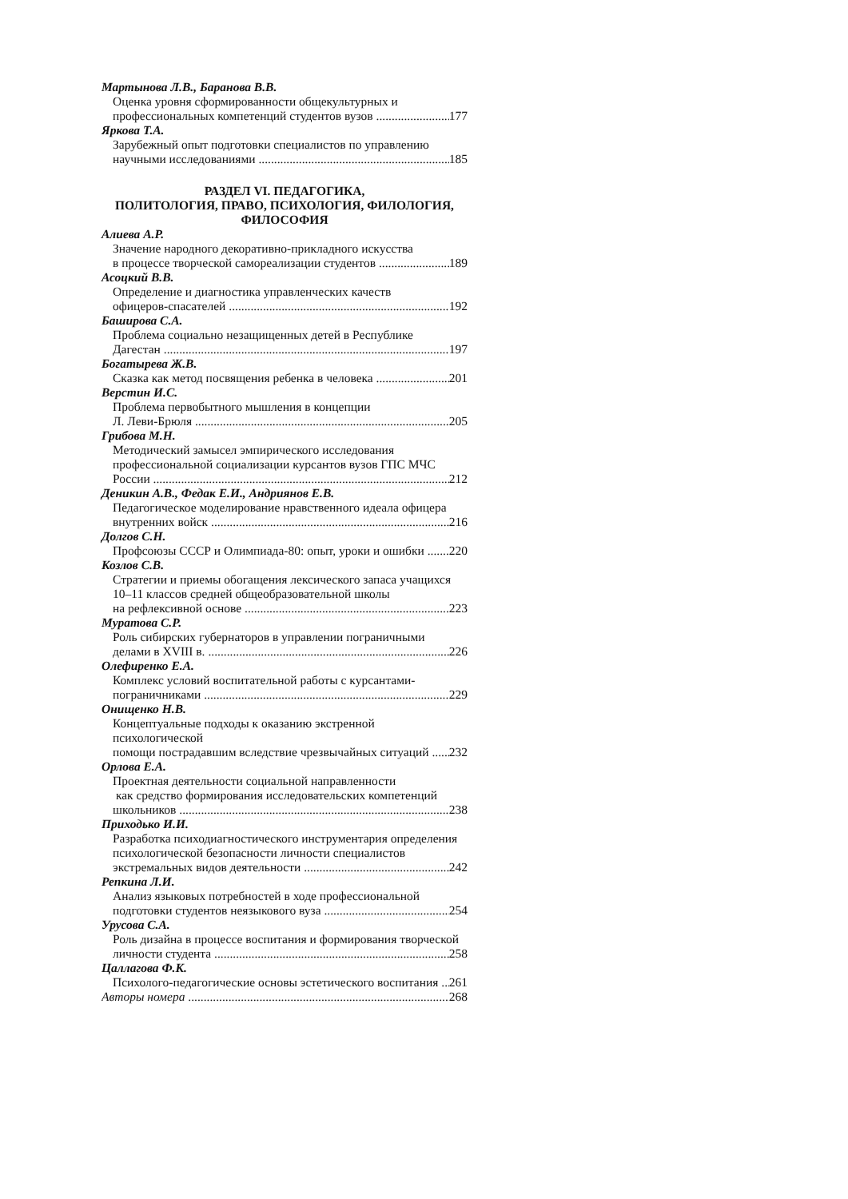Мартынова Л.В., Баранова В.В.
Оценка уровня сформированности общекультурных и
профессиональных компетенций студентов вузов 177
Яркова Т.А.
Зарубежный опыт подготовки специалистов по управлению
научными исследованиями 185
РАЗДЕЛ VI. ПЕДАГОГИКА,
ПОЛИТОЛОГИЯ, ПРАВО, ПСИХОЛОГИЯ, ФИЛОЛОГИЯ,
ФИЛОСОФИЯ
Алиева А.Р.
Значение народного декоративно-прикладного искусства
в процессе творческой самореализации студентов 189
Асоцкий В.В.
Определение и диагностика управленческих качеств
офицеров-спасателей 192
Баширова С.А.
Проблема социально незащищенных детей в Республике
Дагестан 197
Богатырева Ж.В.
Сказка как метод посвящения ребенка в человека 201
Верстин И.С.
Проблема первобытного мышления в концепции
Л. Леви-Брюля 205
Грибова М.Н.
Методический замысел эмпирического исследования
профессиональной социализации курсантов вузов ГПС МЧС
России 212
Деникин А.В., Федак Е.И., Андриянов Е.В.
Педагогическое моделирование нравственного идеала офицера
внутренних войск 216
Долгов С.Н.
Профсоюзы СССР и Олимпиада-80: опыт, уроки и ошибки 220
Козлов С.В.
Стратегии и приемы обогащения лексического запаса учащихся
10–11 классов средней общеобразовательной школы
на рефлексивной основе 223
Муратова С.Р.
Роль сибирских губернаторов в управлении пограничными
делами в XVIII в. 226
Олефиренко Е.А.
Комплекс условий воспитательной работы с курсантами-
пограничниками 229
Онищенко Н.В.
Концептуальные подходы к оказанию экстренной психологической
помощи пострадавшим вследствие чрезвычайных ситуаций 232
Орлова Е.А.
Проектная деятельности социальной направленности
как средство формирования исследовательских компетенций
школьников 238
Приходько И.И.
Разработка психодиагностического инструментария определения
психологической безопасности личности специалистов
экстремальных видов деятельности 242
Репкина Л.И.
Анализ языковых потребностей в ходе профессиональной
подготовки студентов неязыкового вуза 254
Урусова С.А.
Роль дизайна в процессе воспитания и формирования творческой
личности студента 258
Цаллагова Ф.К.
Психолого-педагогические основы эстетического воспитания 261
Авторы номера 268